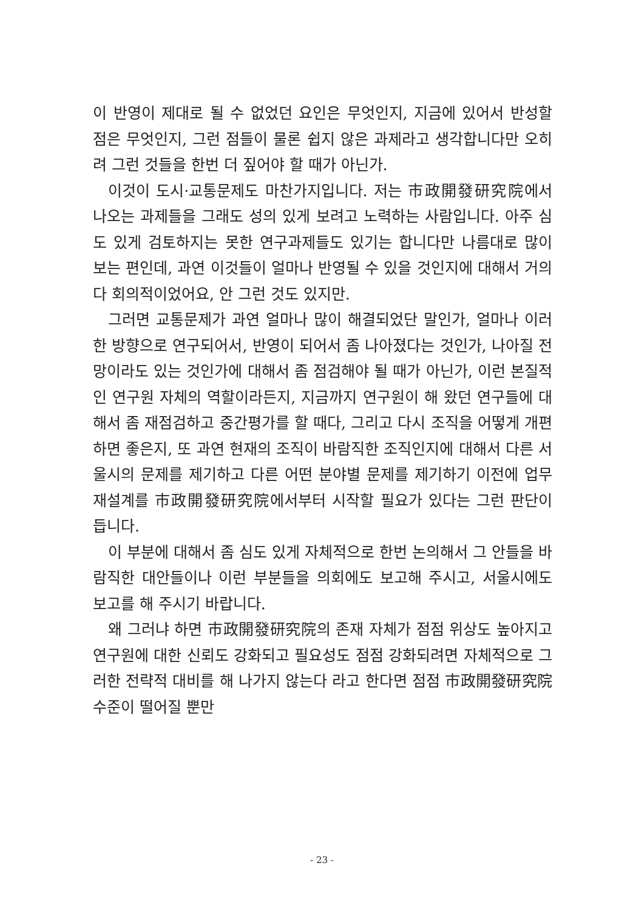이 반영이 제대로 될 수 없었던 요인은 무엇인지, 지금에 있어서 반성할 점은 무엇인지, 그런 점들이 물론 쉽지 않은 과제라고 생각합니다만 오히려 그런 것들을 한번 더 짚어야 할 때가 아닌가.
이것이 도시·교통문제도 마찬가지입니다. 저는 市政開發研究院에서 나오는 과제들을 그래도 성의 있게 보려고 노력하는 사람입니다. 아주 심도 있게 검토하지는 못한 연구과제들도 있기는 합니다만 나름대로 많이 보는 편인데, 과연 이것들이 얼마나 반영될 수 있을 것인지에 대해서 거의 다 회의적이었어요, 안 그런 것도 있지만.
그러면 교통문제가 과연 얼마나 많이 해결되었단 말인가, 얼마나 이러한 방향으로 연구되어서, 반영이 되어서 좀 나아졌다는 것인가, 나아질 전망이라도 있는 것인가에 대해서 좀 점검해야 될 때가 아닌가, 이런 본질적인 연구원 자체의 역할이라든지, 지금까지 연구원이 해 왔던 연구들에 대해서 좀 재점검하고 중간평가를 할 때다, 그리고 다시 조직을 어떻게 개편하면 좋은지, 또 과연 현재의 조직이 바람직한 조직인지에 대해서 다른 서울시의 문제를 제기하고 다른 어떤 분야별 문제를 제기하기 이전에 업무재설계를 市政開發研究院에서부터 시작할 필요가 있다는 그런 판단이 듭니다.
이 부분에 대해서 좀 심도 있게 자체적으로 한번 논의해서 그 안들을 바람직한 대안들이나 이런 부분들을 의회에도 보고해 주시고, 서울시에도 보고를 해 주시기 바랍니다.
왜 그러냐 하면 市政開發研究院의 존재 자체가 점점 위상도 높아지고 연구원에 대한 신뢰도 강화되고 필요성도 점점 강화되려면 자체적으로 그러한 전략적 대비를 해 나가지 않는다 라고 한다면 점점 市政開發研究院 수준이 떨어질 뿐만
- 23 -